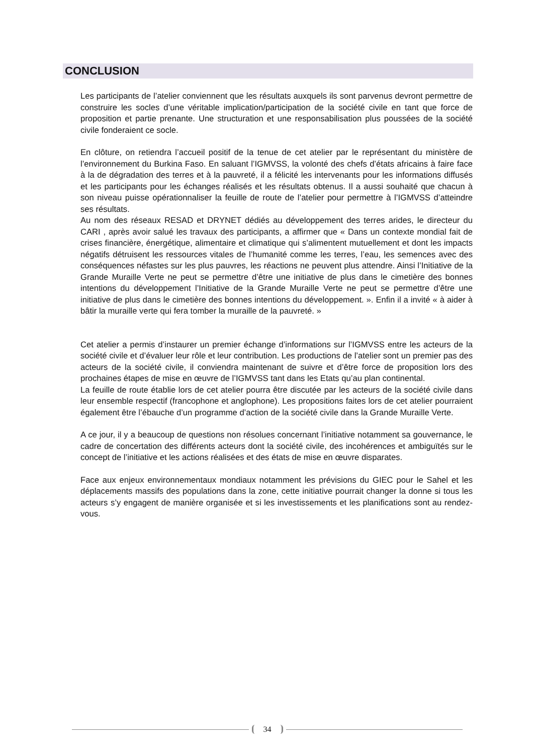CONCLUSION
Les participants de l’atelier conviennent que les résultats auxquels ils sont parvenus devront permettre de construire les socles d’une véritable implication/participation de la société civile en tant que force de proposition et partie prenante. Une structuration et une responsabilisation plus poussées de la société civile fonderaient ce socle.
En clôture, on retiendra l’accueil positif de la tenue de cet atelier par le représentant du ministère de l’environnement du Burkina Faso. En saluant l’IGMVSS, la volonté des chefs d’états africains à faire face à la de dégradation des terres et à la pauvreté, il a félicité les intervenants pour les informations diffusés et les participants pour les échanges réalisés et les résultats obtenus. Il a aussi souhaité que chacun à son niveau puisse opérationnaliser la feuille de route de l’atelier pour permettre à l’IGMVSS d’atteindre ses résultats.
Au nom des réseaux RESAD et DRYNET dédiés au développement des terres arides, le directeur du CARI , après avoir salué les travaux des participants, a affirmer que « Dans un contexte mondial fait de crises financière, énergétique, alimentaire et climatique qui s’alimentent mutuellement et dont les impacts négatifs détruisent les ressources vitales de l’humanité comme les terres, l’eau, les semences avec des conséquences néfastes sur les plus pauvres, les réactions ne peuvent plus attendre. Ainsi l’Initiative de la Grande Muraille Verte ne peut se permettre d’être une initiative de plus dans le cimetière des bonnes intentions du développement l’Initiative de la Grande Muraille Verte ne peut se permettre d’être une initiative de plus dans le cimetière des bonnes intentions du développement. ». Enfin il a invité « à aider à bâtir la muraille verte qui fera tomber la muraille de la pauvreté. »
Cet atelier a permis d’instaurer un premier échange d’informations sur l’IGMVSS entre les acteurs de la société civile et d’évaluer leur rôle et leur contribution. Les productions de l’atelier sont un premier pas des acteurs de la société civile, il conviendra maintenant de suivre et d’être force de proposition lors des prochaines étapes de mise en œuvre de l’IGMVSS tant dans les Etats qu’au plan continental.
La feuille de route établie lors de cet atelier pourra être discutée par les acteurs de la société civile dans leur ensemble respectif (francophone et anglophone). Les propositions faites lors de cet atelier pourraient également être l’ébauche d’un programme d’action de la société civile dans la Grande Muraille Verte.
A ce jour, il y a beaucoup de questions non résolues concernant l’initiative notamment sa gouvernance, le cadre de concertation des différents acteurs dont la société civile, des incohérences et ambiguïtés sur le concept de l’initiative et les actions réalisées et des états de mise en œuvre disparates.
Face aux enjeux environnementaux mondiaux notamment les prévisions du GIEC pour le Sahel et les déplacements massifs des populations dans la zone, cette initiative pourrait changer la donne si tous les acteurs s’y engagent de manière organisée et si les investissements et les planifications sont au rendez-vous.
34